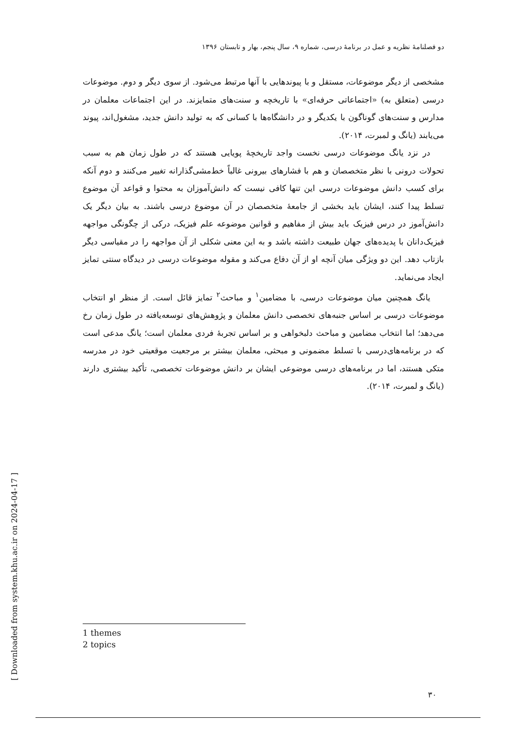دو فصلنامهٔ نظریه و عمل در برنامهٔ درسی، شماره ۹، سال پنجم، بهار و تابستان ۱۳۹۶
مشخصی از دیگر موضوعات، مستقل و با پیوندهایی با آنها مرتبط می‌شود. از سوی دیگر و دوم. موضوعات درسی (متعلق به) «اجتماعاتی حرفه‌ای» با تاریخچه و سنت‌های متمایزند. در این اجتماعات معلمان در مدارس و سنت‌های گوناگون با یکدیگر و در دانشگاه‌ها با کسانی که به تولید دانش جدید، مشغول‌اند، پیوند می‌یابند (یانگ و لمبرت، ۲۰۱۴).
در نزد یانگ موضوعات درسی نخست واجد تاریخچهٔ پویایی هستند که در طول زمان هم به سبب تحولات درونی با نظر متخصصان و هم با فشارهای بیرونی غالباً خط‌مشی‌گذارانه تغییر می‌کنند و دوم آنکه برای کسب دانش موضوعات درسی این تنها کافی نیست که دانش‌آموزان به محتوا و قواعد آن موضوع تسلط پیدا کنند، ایشان باید بخشی از جامعهٔ متخصصان در آن موضوع درسی باشند. به بیان دیگر یک دانش‌آموز در درس فیزیک باید بیش از مفاهیم و قوانین موضوعه علم فیزیک، درکی از چگونگی مواجهه فیزیک‌دانان با پدیده‌های جهان طبیعت داشته باشد و به این معنی شکلی از آن مواجهه را در مقیاسی دیگر بازتاب دهد. این دو ویژگی میان آنچه او از آن دفاع می‌کند و مقوله موضوعات درسی در دیدگاه سنتی تمایز ایجاد می‌نماید.
یانگ همچنین میان موضوعات درسی، با مضامین<sup>۱</sup> و مباحث<sup>۲</sup> تمایز قائل است. از منظر او انتخاب موضوعات درسی بر اساس جنبه‌های تخصصی دانش معلمان و پژوهش‌های توسعه‌یافته در طول زمان رخ می‌دهد؛ اما انتخاب مضامین و مباحث دلبخواهی و بر اساس تجربهٔ فردی معلمان است؛ یانگ مدعی است که در برنامه‌های‌درسی با تسلط مضمونی و مبحثی، معلمان بیشتر بر مرجعیت موقعیتی خود در مدرسه متکی هستند، اما در برنامه‌های درسی موضوعی ایشان بر دانش موضوعات تخصصی، تأکید بیشتری دارند (یانگ و لمبرت، ۲۰۱۴).
1 themes
2 topics
۳۰
[ Downloaded from system.khu.ac.ir on 2024-04-17 ]